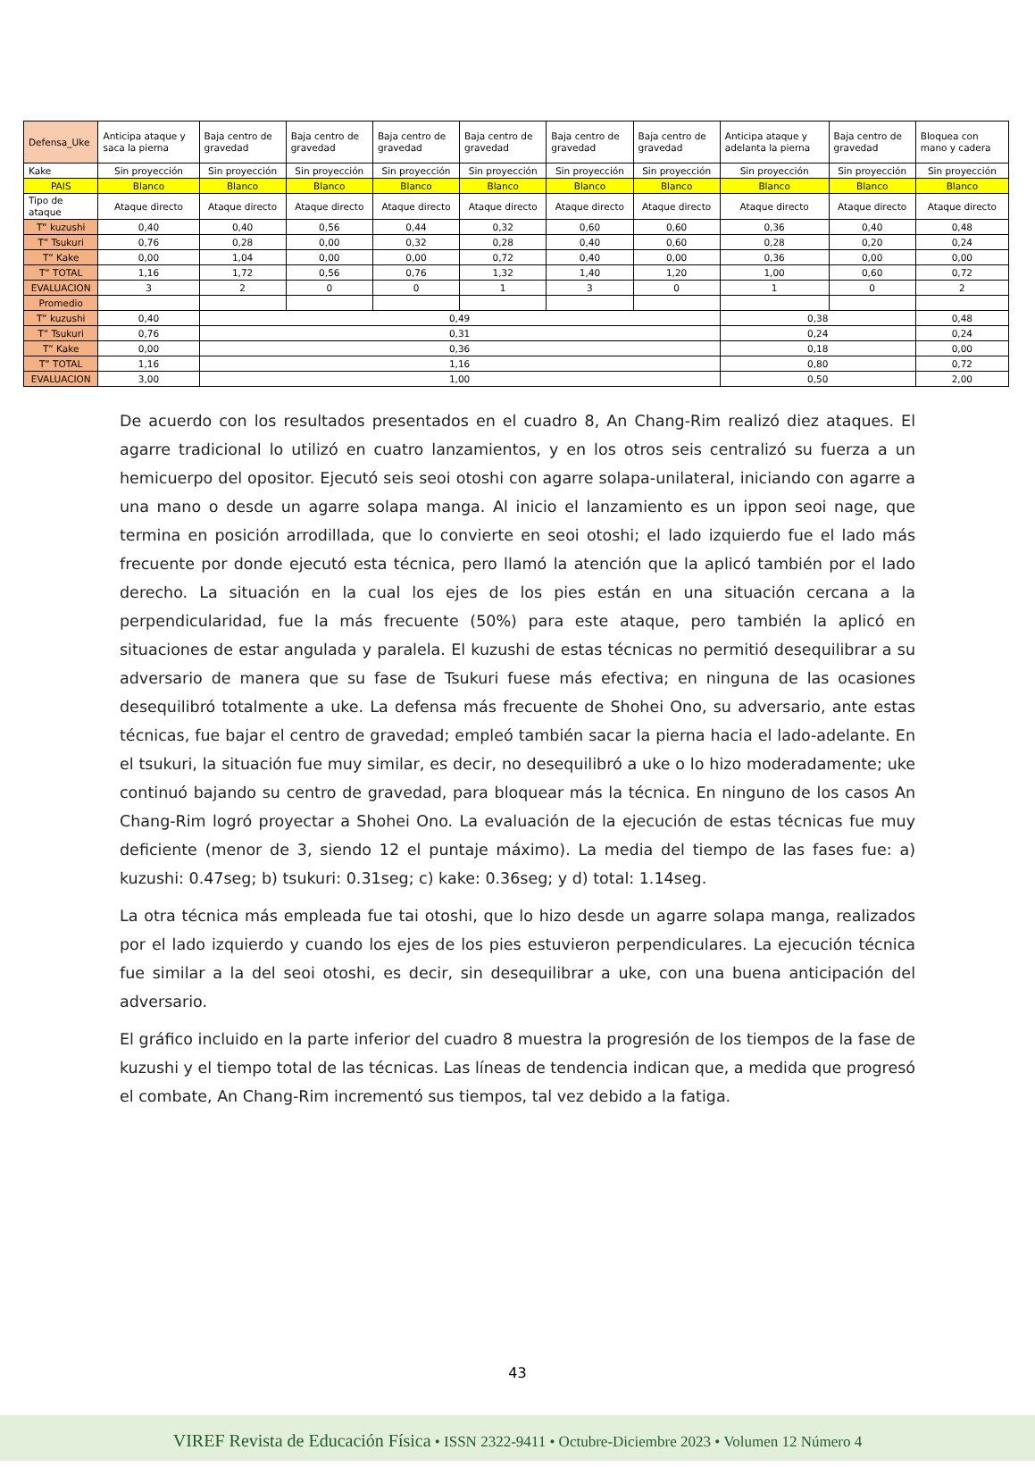| Defensa_Uke | Anticipa ataque y saca la pierna | Baja centro de gravedad | Baja centro de gravedad | Baja centro de gravedad | Baja centro de gravedad | Baja centro de gravedad | Baja centro de gravedad | Anticipa ataque y adelanta la pierna | Baja centro de gravedad | Bloquea con mano y cadera |
| Kake | Sin proyección | Sin proyección | Sin proyección | Sin proyección | Sin proyección | Sin proyección | Sin proyección | Sin proyección | Sin proyección | Sin proyección |
| PAIS | Blanco | Blanco | Blanco | Blanco | Blanco | Blanco | Blanco | Blanco | Blanco | Blanco |
| Tipo de ataque | Ataque directo | Ataque directo | Ataque directo | Ataque directo | Ataque directo | Ataque directo | Ataque directo | Ataque directo | Ataque directo | Ataque directo |
| T” kuzushi | 0,40 | 0,40 | 0,56 | 0,44 | 0,32 | 0,60 | 0,60 | 0,36 | 0,40 | 0,48 |
| T” Tsukuri | 0,76 | 0,28 | 0,00 | 0,32 | 0,28 | 0,40 | 0,60 | 0,28 | 0,20 | 0,24 |
| T” Kake | 0,00 | 1,04 | 0,00 | 0,00 | 0,72 | 0,40 | 0,00 | 0,36 | 0,00 | 0,00 |
| T” TOTAL | 1,16 | 1,72 | 0,56 | 0,76 | 1,32 | 1,40 | 1,20 | 1,00 | 0,60 | 0,72 |
| EVALUACION | 3 | 2 | 0 | 0 | 1 | 3 | 0 | 1 | 0 | 2 |
| Promedio | | | | | | | | | | |
| T” kuzushi | 0,40 | 0,49 | | | | | | 0,38 | | 0,48 |
| T” Tsukuri | 0,76 | 0,31 | | | | | | 0,24 | | 0,24 |
| T” Kake | 0,00 | 0,36 | | | | | | 0,18 | | 0,00 |
| T” TOTAL | 1,16 | 1,16 | | | | | | 0,80 | | 0,72 |
| EVALUACION | 3,00 | 1,00 | | | | | | 0,50 | | 2,00 |
De acuerdo con los resultados presentados en el cuadro 8, An Chang-Rim realizó diez ataques. El agarre tradicional lo utilizó en cuatro lanzamientos, y en los otros seis centralizó su fuerza a un hemicuerpo del opositor. Ejecutó seis seoi otoshi con agarre solapa-unilateral, iniciando con agarre a una mano o desde un agarre solapa manga. Al inicio el lanzamiento es un ippon seoi nage, que termina en posición arrodillada, que lo convierte en seoi otoshi; el lado izquierdo fue el lado más frecuente por donde ejecutó esta técnica, pero llamó la atención que la aplicó también por el lado derecho. La situación en la cual los ejes de los pies están en una situación cercana a la perpendicularidad, fue la más frecuente (50%) para este ataque, pero también la aplicó en situaciones de estar angulada y paralela. El kuzushi de estas técnicas no permitió desequilibrar a su adversario de manera que su fase de Tsukuri fuese más efectiva; en ninguna de las ocasiones desequilibró totalmente a uke. La defensa más frecuente de Shohei Ono, su adversario, ante estas técnicas, fue bajar el centro de gravedad; empleó también sacar la pierna hacia el lado-adelante. En el tsukuri, la situación fue muy similar, es decir, no desequilibró a uke o lo hizo moderadamente; uke continuó bajando su centro de gravedad, para bloquear más la técnica. En ninguno de los casos An Chang-Rim logró proyectar a Shohei Ono. La evaluación de la ejecución de estas técnicas fue muy deficiente (menor de 3, siendo 12 el puntaje máximo). La media del tiempo de las fases fue: a) kuzushi: 0.47seg; b) tsukuri: 0.31seg; c) kake: 0.36seg; y d) total: 1.14seg.
La otra técnica más empleada fue tai otoshi, que lo hizo desde un agarre solapa manga, realizados por el lado izquierdo y cuando los ejes de los pies estuvieron perpendiculares. La ejecución técnica fue similar a la del seoi otoshi, es decir, sin desequilibrar a uke, con una buena anticipación del adversario.
El gráfico incluido en la parte inferior del cuadro 8 muestra la progresión de los tiempos de la fase de kuzushi y el tiempo total de las técnicas. Las líneas de tendencia indican que, a medida que progresó el combate, An Chang-Rim incrementó sus tiempos, tal vez debido a la fatiga.
43
VIREF Revista de Educación Física • ISSN 2322-9411 • Octubre-Diciembre 2023 • Volumen 12 Número 4